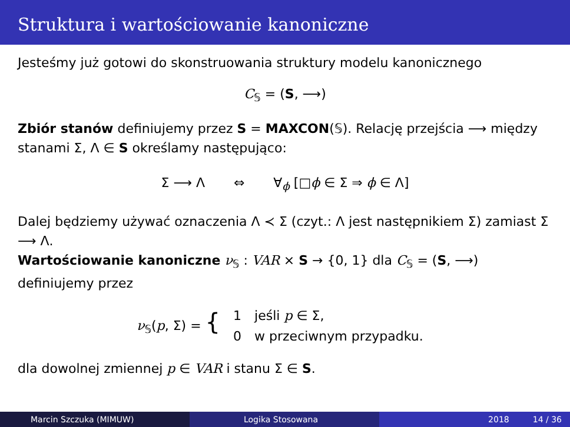Struktura i wartościowanie kanoniczne
Jesteśmy już gotowi do skonstruowania struktury modelu kanonicznego
C<sub>𝕊</sub> = (S, ⟶)
Zbiór stanów definiujemy przez S = MAXCON(𝕊). Relację przejścia ⟶ między stanami Σ, Λ ∈ S określamy następująco:
Σ ⟶ Λ ⇔ ∀<sub>ϕ</sub> [□ϕ ∈ Σ ⇒ ϕ ∈ Λ]
Dalej będziemy używać oznaczenia Λ ≺ Σ (czyt.: Λ jest następnikiem Σ) zamiast Σ ⟶ Λ.
Wartościowanie kanoniczne ν<sub>𝕊</sub> : VAR × S → {0, 1} dla C<sub>𝕊</sub> = (S, ⟶) definiujemy przez
| ν<sub>𝕊</sub>( p , Σ) = { | 1 | jeśli p ∈ Σ, |
| | 0 | w przeciwnym przypadku. |
dla dowolnej zmiennej p ∈ VAR i stanu Σ ∈ S.
Marcin Szczuka (MIMUW) Logika Stosowana 2018 14 / 36